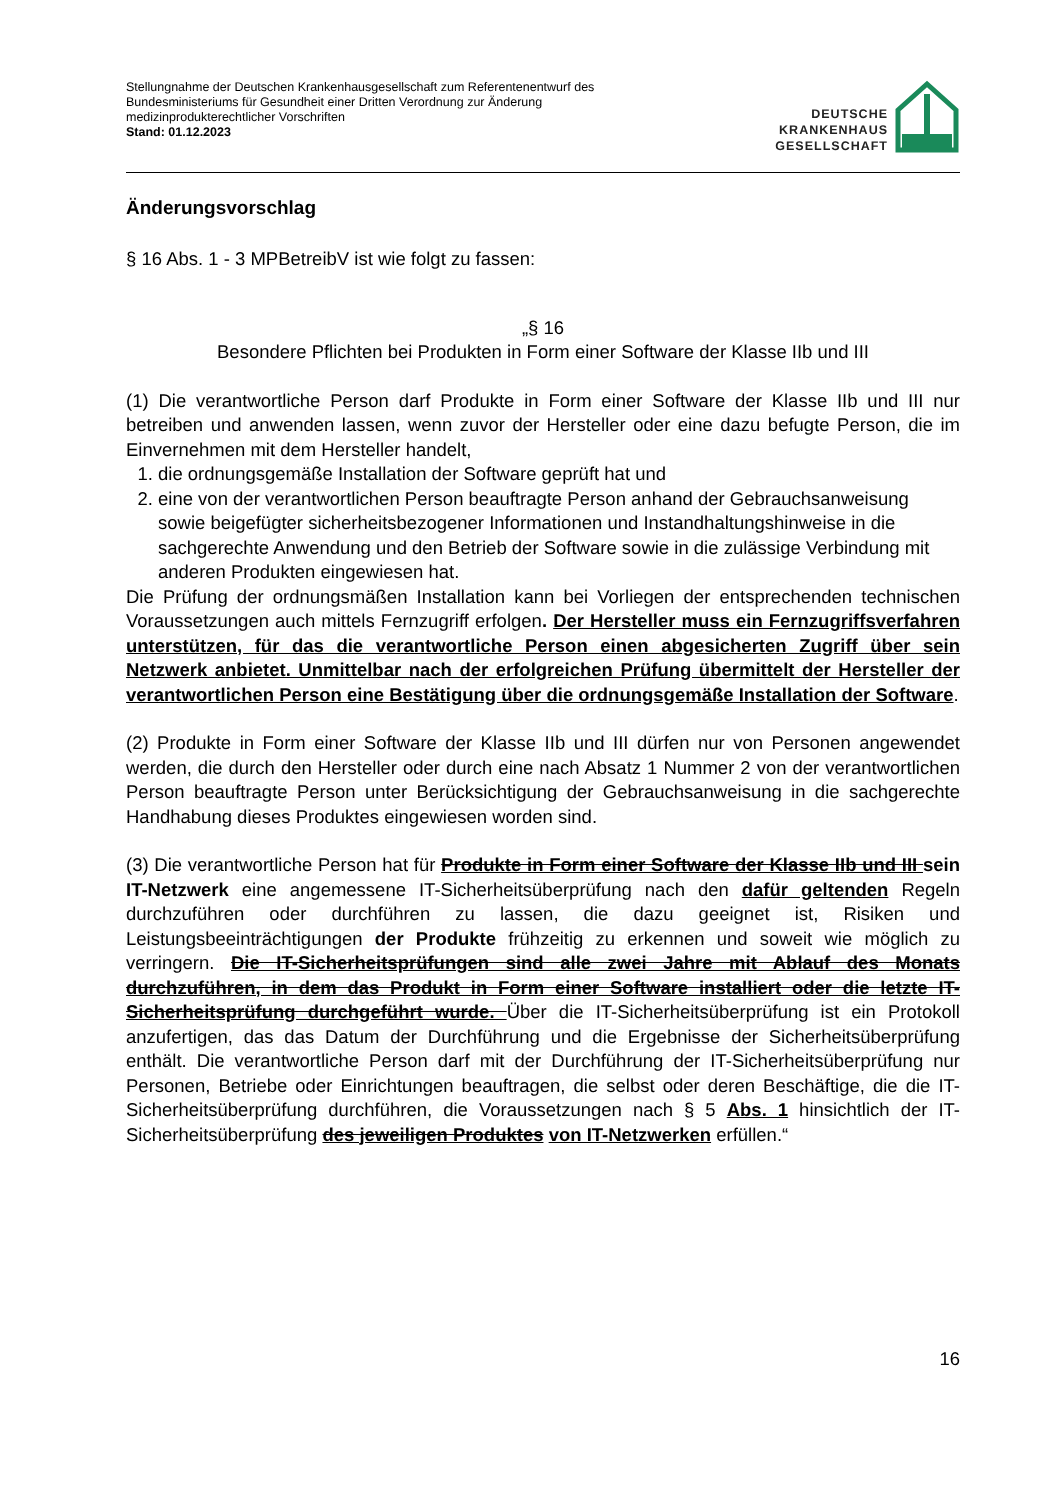Stellungnahme der Deutschen Krankenhausgesellschaft zum Referentenentwurf des
Bundesministeriums für Gesundheit einer Dritten Verordnung zur Änderung
medizinprodukterechtlicher Vorschriften
Stand: 01.12.2023
DEUTSCHE
KRANKENHAUS
GESELLSCHAFT
Änderungsvorschlag
§ 16 Abs. 1 - 3 MPBetreibV ist wie folgt zu fassen:
„§ 16
Besondere Pflichten bei Produkten in Form einer Software der Klasse IIb und III
(1) Die verantwortliche Person darf Produkte in Form einer Software der Klasse IIb und III nur betreiben und anwenden lassen, wenn zuvor der Hersteller oder eine dazu befugte Person, die im Einvernehmen mit dem Hersteller handelt,
1. die ordnungsgemäße Installation der Software geprüft hat und
2. eine von der verantwortlichen Person beauftragte Person anhand der Gebrauchsanweisung sowie beigefügter sicherheitsbezogener Informationen und Instandhaltungshinweise in die sachgerechte Anwendung und den Betrieb der Software sowie in die zulässige Verbindung mit anderen Produkten eingewiesen hat.
Die Prüfung der ordnungsmäßen Installation kann bei Vorliegen der entsprechenden technischen Voraussetzungen auch mittels Fernzugriff erfolgen. Der Hersteller muss ein Fernzugriffsverfahren unterstützen, für das die verantwortliche Person einen abgesicherten Zugriff über sein Netzwerk anbietet. Unmittelbar nach der erfolgreichen Prüfung übermittelt der Hersteller der verantwortlichen Person eine Bestätigung über die ordnungsgemäße Installation der Software.
(2) Produkte in Form einer Software der Klasse IIb und III dürfen nur von Personen angewendet werden, die durch den Hersteller oder durch eine nach Absatz 1 Nummer 2 von der verantwortlichen Person beauftragte Person unter Berücksichtigung der Gebrauchsanweisung in die sachgerechte Handhabung dieses Produktes eingewiesen worden sind.
(3) Die verantwortliche Person hat für Produkte in Form einer Software der Klasse IIb und III sein IT-Netzwerk eine angemessene IT-Sicherheitsüberprüfung nach den dafür geltenden Regeln durchzuführen oder durchführen zu lassen, die dazu geeignet ist, Risiken und Leistungsbeeinträchtigungen der Produkte frühzeitig zu erkennen und soweit wie möglich zu verringern. Die IT-Sicherheitsprüfungen sind alle zwei Jahre mit Ablauf des Monats durchzuführen, in dem das Produkt in Form einer Software installiert oder die letzte IT-Sicherheitsprüfung durchgeführt wurde. Über die IT-Sicherheitsüberprüfung ist ein Protokoll anzufertigen, das das Datum der Durchführung und die Ergebnisse der Sicherheitsüberprüfung enthält. Die verantwortliche Person darf mit der Durchführung der IT-Sicherheitsüberprüfung nur Personen, Betriebe oder Einrichtungen beauftragen, die selbst oder deren Beschäftige, die die IT-Sicherheitsüberprüfung durchführen, die Voraussetzungen nach § 5 Abs. 1 hinsichtlich der IT-Sicherheitsüberprüfung des jeweiligen Produktes von IT-Netzwerken erfüllen.“
16